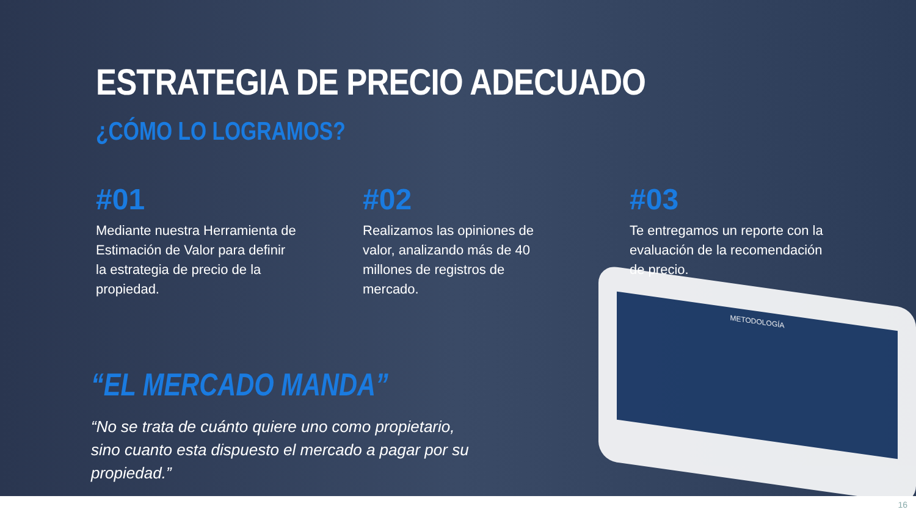METODOLOGÍA
ESTRATEGIA DE PRECIO ADECUADO
¿CÓMO LO LOGRAMOS?
#01
Mediante nuestra Herramienta de Estimación de Valor para definir la estrategia de precio de la propiedad.
#02
Realizamos las opiniones de valor, analizando más de 40 millones de registros de mercado.
#03
Te entregamos un reporte con la evaluación de la recomendación de precio.
“EL MERCADO MANDA”
“No se trata de cuánto quiere uno como propietario, sino cuanto esta dispuesto el mercado a pagar por su propiedad.”
16